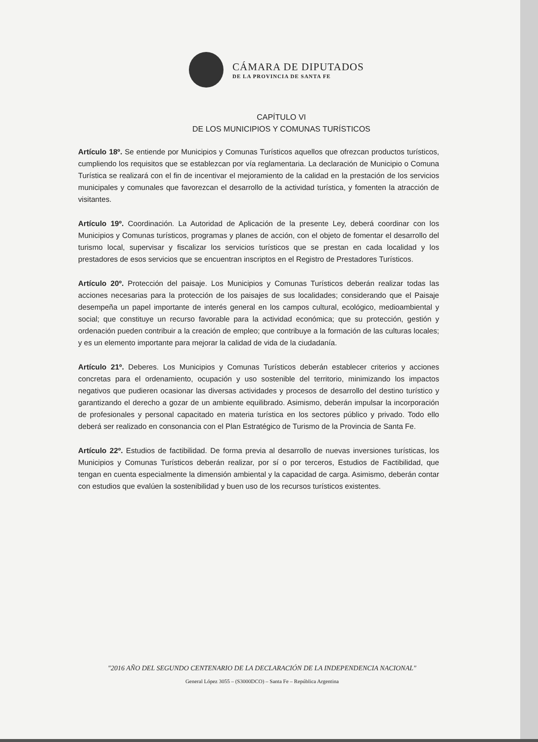CÁMARA DE DIPUTADOS
DE LA PROVINCIA DE SANTA FE
CAPÍTULO VI
DE LOS MUNICIPIOS Y COMUNAS TURÍSTICOS
Artículo 18º. Se entiende por Municipios y Comunas Turísticos aquellos que ofrezcan productos turísticos, cumpliendo los requisitos que se establezcan por vía reglamentaria. La declaración de Municipio o Comuna Turística se realizará con el fin de incentivar el mejoramiento de la calidad en la prestación de los servicios municipales y comunales que favorezcan el desarrollo de la actividad turística, y fomenten la atracción de visitantes.
Artículo 19º. Coordinación. La Autoridad de Aplicación de la presente Ley, deberá coordinar con los Municipios y Comunas turísticos, programas y planes de acción, con el objeto de fomentar el desarrollo del turismo local, supervisar y fiscalizar los servicios turísticos que se prestan en cada localidad y los prestadores de esos servicios que se encuentran inscriptos en el Registro de Prestadores Turísticos.
Artículo 20º. Protección del paisaje. Los Municipios y Comunas Turísticos deberán realizar todas las acciones necesarias para la protección de los paisajes de sus localidades; considerando que el Paisaje desempeña un papel importante de interés general en los campos cultural, ecológico, medioambiental y social; que constituye un recurso favorable para la actividad económica; que su protección, gestión y ordenación pueden contribuir a la creación de empleo; que contribuye a la formación de las culturas locales; y es un elemento importante para mejorar la calidad de vida de la ciudadanía.
Artículo 21º. Deberes. Los Municipios y Comunas Turísticos deberán establecer criterios y acciones concretas para el ordenamiento, ocupación y uso sostenible del territorio, minimizando los impactos negativos que pudieren ocasionar las diversas actividades y procesos de desarrollo del destino turístico y garantizando el derecho a gozar de un ambiente equilibrado. Asimismo, deberán impulsar la incorporación de profesionales y personal capacitado en materia turística en los sectores público y privado. Todo ello deberá ser realizado en consonancia con el Plan Estratégico de Turismo de la Provincia de Santa Fe.
Artículo 22º. Estudios de factibilidad. De forma previa al desarrollo de nuevas inversiones turísticas, los Municipios y Comunas Turísticos deberán realizar, por sí o por terceros, Estudios de Factibilidad, que tengan en cuenta especialmente la dimensión ambiental y la capacidad de carga. Asimismo, deberán contar con estudios que evalúen la sostenibilidad y buen uso de los recursos turísticos existentes.
"2016 AÑO DEL SEGUNDO CENTENARIO DE LA DECLARACIÓN DE LA INDEPENDENCIA NACIONAL"
General López 3055 – (S3000DCO) – Santa Fe – República Argentina